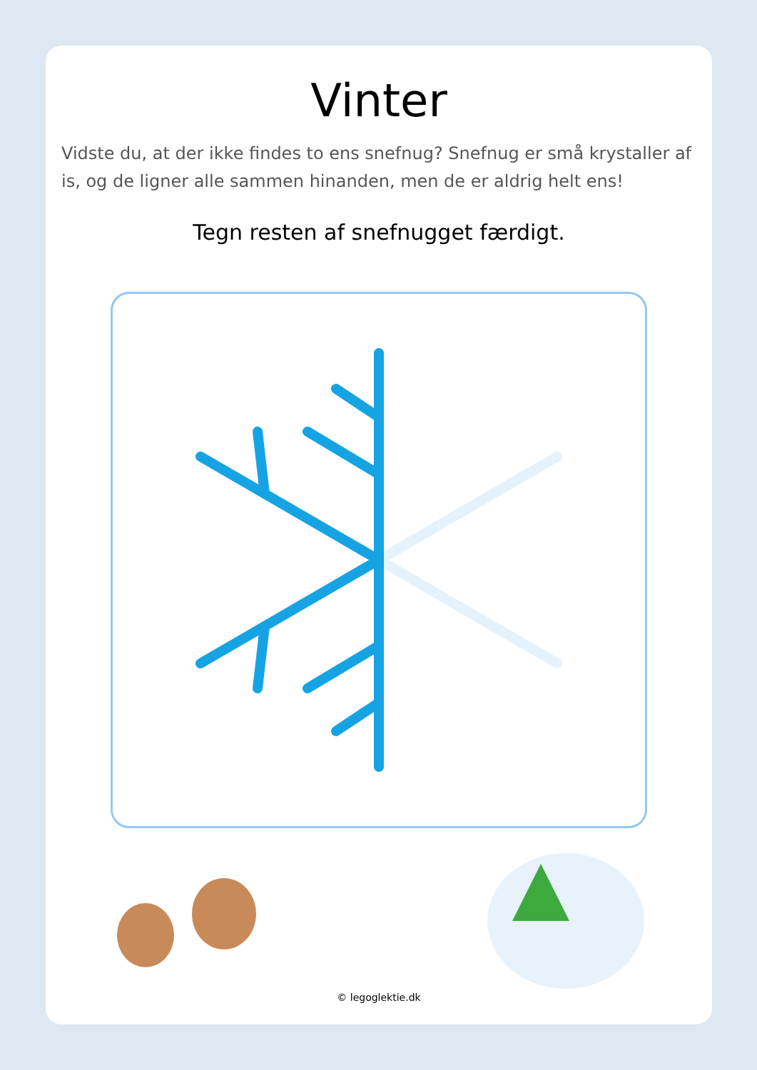Vinter
Vidste du, at der ikke findes to ens snefnug? Snefnug er små krystaller af is, og de ligner alle sammen hinanden, men de er aldrig helt ens!
Tegn resten af snefnugget færdigt.
© legoglektie.dk